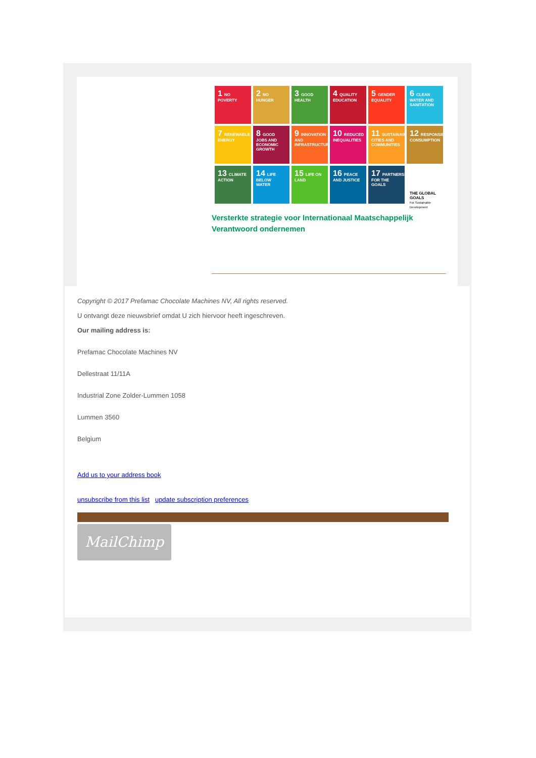1 NO POVERTY
2 NO HUNGER
3 GOOD HEALTH
4 QUALITY EDUCATION
5 GENDER EQUALITY
6 CLEAN WATER AND SANITATION
7 RENEWABLE ENERGY
8 GOOD JOBS AND ECONOMIC GROWTH
9 INNOVATION AND INFRASTRUCTURE
10 REDUCED INEQUALITIES
11 SUSTAINABLE CITIES AND COMMUNITIES
12 RESPONSIBLE CONSUMPTION
13 CLIMATE ACTION
14 LIFE BELOW WATER
15 LIFE ON LAND
16 PEACE AND JUSTICE
17 PARTNERSHIPS FOR THE GOALS
THE GLOBAL GOALS
For Sustainable Development
Versterkte strategie voor Internationaal Maatschappelijk Verantwoord ondernemen
Copyright © 2017 Prefamac Chocolate Machines NV, All rights reserved.
U ontvangt deze nieuwsbrief omdat U zich hiervoor heeft ingeschreven.
Our mailing address is:
Prefamac Chocolate Machines NV
Dellestraat 11/11A
Industrial Zone Zolder-Lummen 1058
Lummen 3560
Belgium
Add us to your address book
unsubscribe from this list update subscription preferences
MailChimp